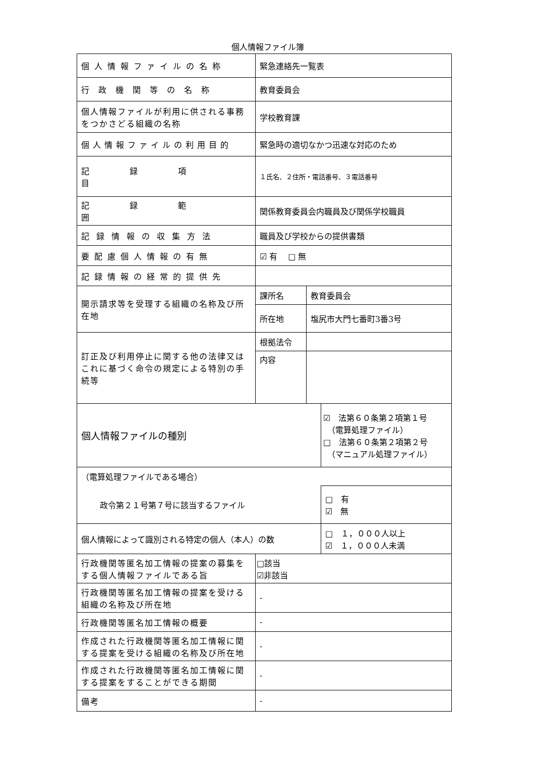個人情報ファイル簿
| 個人情報ファイルの名称 | 緊急連絡先一覧表 | | |
| 行政機関等の名称 | 教育委員会 | | |
| 個人情報ファイルが利用に供される事務をつかさどる組織の名称 | 学校教育課 | | |
| 個人情報ファイルの利用目的 | 緊急時の適切なかつ迅速な対応のため | | |
| 記録項目 | １氏名、２住所・電話番号、３電話番号 | | |
| 記録範囲 | 関係教育委員会内職員及び関係学校職員 | | |
| 記録情報の収集方法 | 職員及び学校からの提供書類 | | |
| 要配慮個人情報の有無 | ☑ 有 □ 無 | | |
| 記録情報の経常的提供先 | | | |
| 開示請求等を受理する組織の名称及び所在地 | 課所名 | 教育委員会 | |
| | 所在地 | 塩尻市大門七番町3番3号 | |
| 訂正及び利用停止に関する他の法律又はこれに基づく命令の規定による特別の手続等 | 根拠法令 | | |
| | 内容 | | |
| 個人情報ファイルの種別 | | | ☑ 法第６０条第２項第１号 （電算処理ファイル） □ 法第６０条第２項第２号 （マニュアル処理ファイル） |
| （電算処理ファイルである場合） | | | |
| 政令第２１号第７号に該当するファイル | | | □ 有 ☑ 無 |
| 個人情報によって識別される特定の個人（本人）の数 | | | □ １，０００人以上 ☑ １，０００人未満 |
| 行政機関等匿名加工情報の提案の募集をする個人情報ファイルである旨 | □該当 ☑非該当 | | |
| 行政機関等匿名加工情報の提案を受ける組織の名称及び所在地 | - | | |
| 行政機関等匿名加工情報の概要 | - | | |
| 作成された行政機関等匿名加工情報に関する提案を受ける組織の名称及び所在地 | - | | |
| 作成された行政機関等匿名加工情報に関する提案をすることができる期間 | - | | |
| 備考 | - | | |